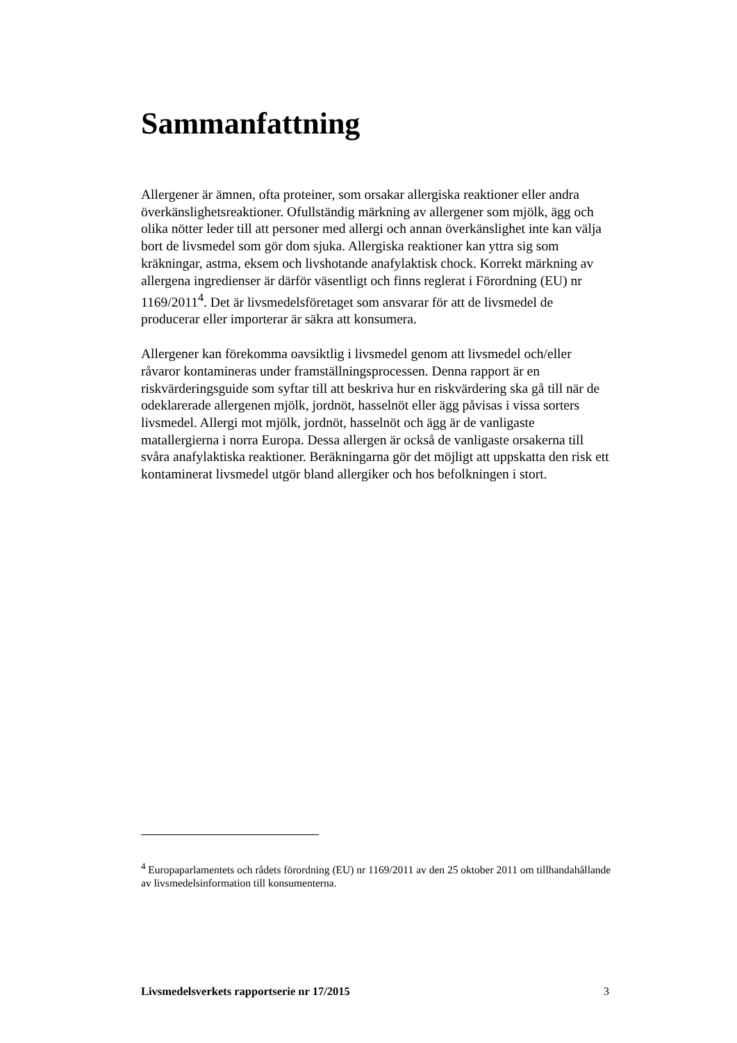Sammanfattning
Allergener är ämnen, ofta proteiner, som orsakar allergiska reaktioner eller andra överkänslighetsreaktioner. Ofullständig märkning av allergener som mjölk, ägg och olika nötter leder till att personer med allergi och annan överkänslighet inte kan välja bort de livsmedel som gör dom sjuka. Allergiska reaktioner kan yttra sig som kräkningar, astma, eksem och livshotande anafylaktisk chock. Korrekt märkning av allergena ingredienser är därför väsentligt och finns reglerat i Förordning (EU) nr 1169/2011<sup>4</sup>. Det är livsmedelsföretaget som ansvarar för att de livsmedel de producerar eller importerar är säkra att konsumera.
Allergener kan förekomma oavsiktlig i livsmedel genom att livsmedel och/eller råvaror kontamineras under framställningsprocessen. Denna rapport är en riskvärderingsguide som syftar till att beskriva hur en riskvärdering ska gå till när de odeklarerade allergenen mjölk, jordnöt, hasselnöt eller ägg påvisas i vissa sorters livsmedel. Allergi mot mjölk, jordnöt, hasselnöt och ägg är de vanligaste matallergierna i norra Europa. Dessa allergen är också de vanligaste orsakerna till svåra anafylaktiska reaktioner. Beräkningarna gör det möjligt att uppskatta den risk ett kontaminerat livsmedel utgör bland allergiker och hos befolkningen i stort.
<sup>4</sup> Europaparlamentets och rådets förordning (EU) nr 1169/2011 av den 25 oktober 2011 om tillhandahållande av livsmedelsinformation till konsumenterna.
Livsmedelsverkets rapportserie nr 17/2015 3